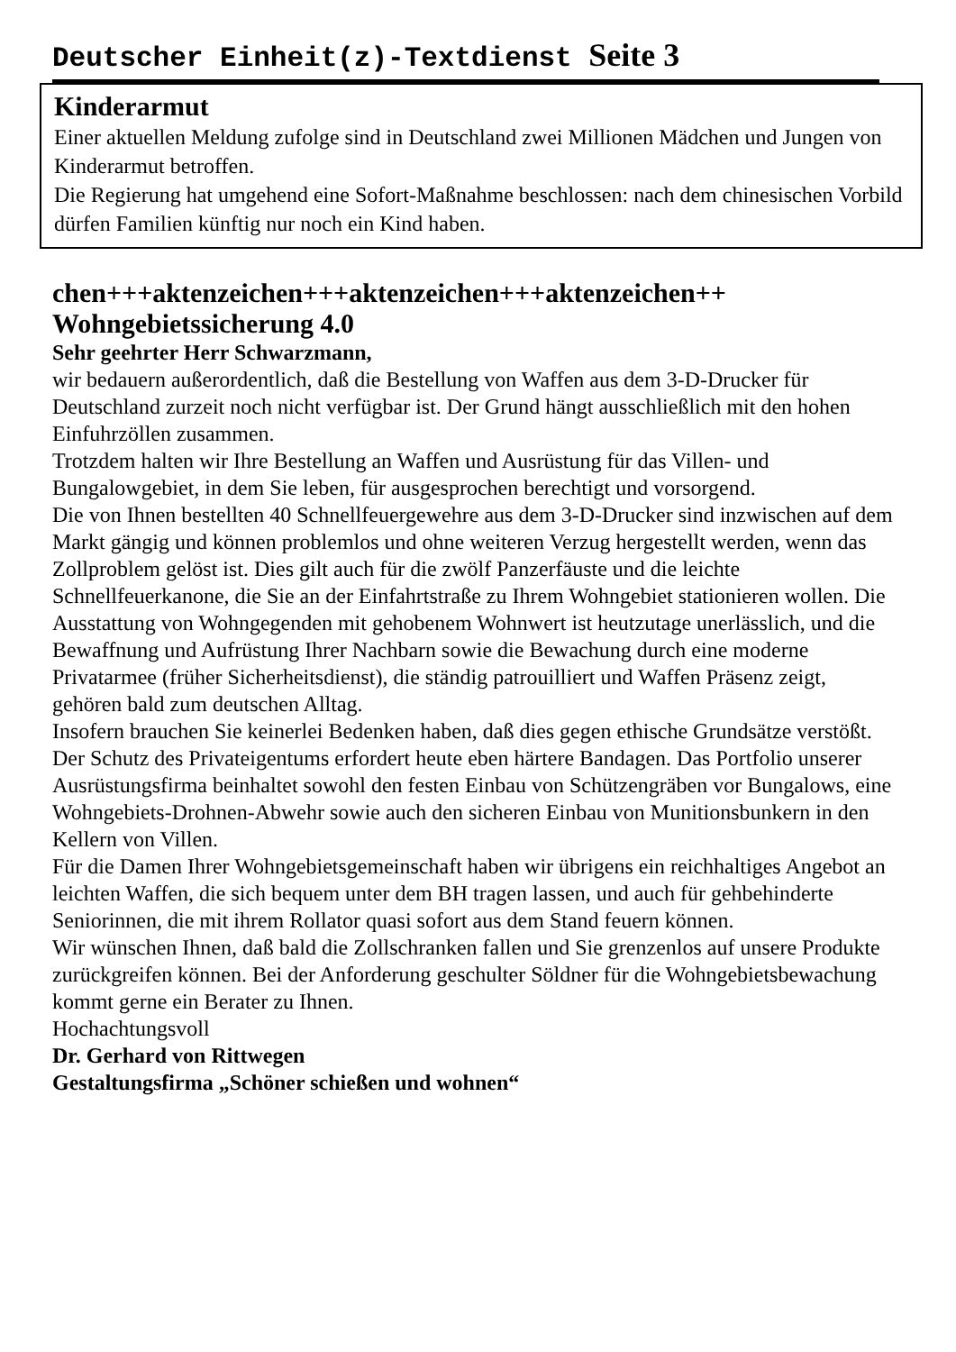Deutscher Einheit(z)-Textdienst Seite 3
Kinderarmut
Einer aktuellen Meldung zufolge sind in Deutschland zwei Millionen Mädchen und Jungen von Kinderarmut betroffen.
Die Regierung hat umgehend eine Sofort-Maßnahme beschlossen: nach dem chinesischen Vorbild dürfen Familien künftig nur noch ein Kind haben.
chen+++aktenzeichen+++aktenzeichen+++aktenzeichen++
Wohngebietssicherung 4.0
Sehr geehrter Herr Schwarzmann,
wir bedauern außerordentlich, daß die Bestellung von Waffen aus dem 3-D-Drucker für Deutschland zurzeit noch nicht verfügbar ist. Der Grund hängt ausschließlich mit den hohen Einfuhrzöllen zusammen.
Trotzdem halten wir Ihre Bestellung an Waffen und Ausrüstung für das Villen- und Bungalowgebiet, in dem Sie leben, für ausgesprochen berechtigt und vorsorgend.
Die von Ihnen bestellten 40 Schnellfeuergewehre aus dem 3-D-Drucker sind inzwischen auf dem Markt gängig und können problemlos und ohne weiteren Verzug hergestellt werden, wenn das Zollproblem gelöst ist. Dies gilt auch für die zwölf Panzerfäuste und die leichte Schnellfeuerkanone, die Sie an der Einfahrtstraße zu Ihrem Wohngebiet stationieren wollen. Die Ausstattung von Wohngegenden mit gehobenem Wohnwert ist heutzutage unerlässlich, und die Bewaffnung und Aufrüstung Ihrer Nachbarn sowie die Bewachung durch eine moderne Privatarmee (früher Sicherheitsdienst), die ständig patrouilliert und Waffen Präsenz zeigt, gehören bald zum deutschen Alltag.
Insofern brauchen Sie keinerlei Bedenken haben, daß dies gegen ethische Grundsätze verstößt. Der Schutz des Privateigentums erfordert heute eben härtere Bandagen. Das Portfolio unserer Ausrüstungsfirma beinhaltet sowohl den festen Einbau von Schützengräben vor Bungalows, eine Wohngebiets-Drohnen-Abwehr sowie auch den sicheren Einbau von Munitionsbunkern in den Kellern von Villen.
Für die Damen Ihrer Wohngebietsgemeinschaft haben wir übrigens ein reichhaltiges Angebot an leichten Waffen, die sich bequem unter dem BH tragen lassen, und auch für gehbehinderte Seniorinnen, die mit ihrem Rollator quasi sofort aus dem Stand feuern können.
Wir wünschen Ihnen, daß bald die Zollschranken fallen und Sie grenzenlos auf unsere Produkte zurückgreifen können. Bei der Anforderung geschulter Söldner für die Wohngebietsbewachung kommt gerne ein Berater zu Ihnen.
Hochachtungsvoll
Dr. Gerhard von Rittwegen
Gestaltungsfirma „Schöner schießen und wohnen“